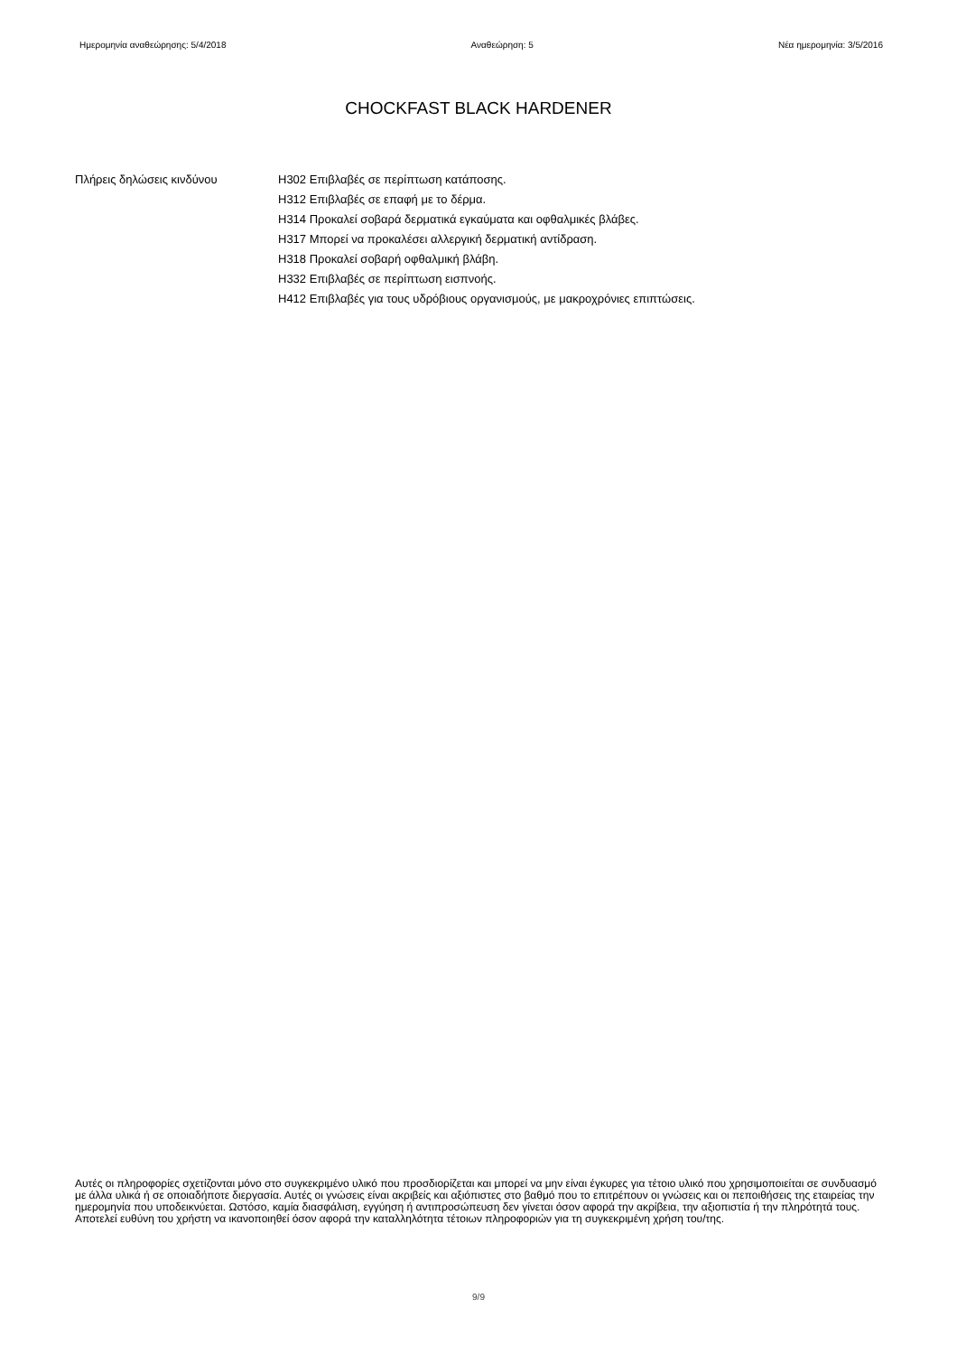Ημερομηνία αναθεώρησης: 5/4/2018 Αναθεώρηση: 5 Νέα ημερομηνία: 3/5/2016
CHOCKFAST BLACK HARDENER
Πλήρεις δηλώσεις κινδύνου H302 Επιβλαβές σε περίπτωση κατάποσης.
H312 Επιβλαβές σε επαφή με το δέρμα.
H314 Προκαλεί σοβαρά δερματικά εγκαύματα και οφθαλμικές βλάβες.
H317 Μπορεί να προκαλέσει αλλεργική δερματική αντίδραση.
H318 Προκαλεί σοβαρή οφθαλμική βλάβη.
H332 Επιβλαβές σε περίπτωση εισπνοής.
H412 Επιβλαβές για τους υδρόβιους οργανισμούς, με μακροχρόνιες επιπτώσεις.
Αυτές οι πληροφορίες σχετίζονται μόνο στο συγκεκριμένο υλικό που προσδιορίζεται και μπορεί να μην είναι έγκυρες για τέτοιο υλικό που χρησιμοποιείται σε συνδυασμό με άλλα υλικά ή σε οποιαδήποτε διεργασία. Αυτές οι γνώσεις είναι ακριβείς και αξιόπιστες στο βαθμό που το επιτρέπουν οι γνώσεις και οι πεποιθήσεις της εταιρείας την ημερομηνία που υποδεικνύεται. Ωστόσο, καμία διασφάλιση, εγγύηση ή αντιπροσώπευση δεν γίνεται όσον αφορά την ακρίβεια, την αξιοπιστία ή την πληρότητά τους. Αποτελεί ευθύνη του χρήστη να ικανοποιηθεί όσον αφορά την καταλληλότητα τέτοιων πληροφοριών για τη συγκεκριμένη χρήση του/της.
9/9